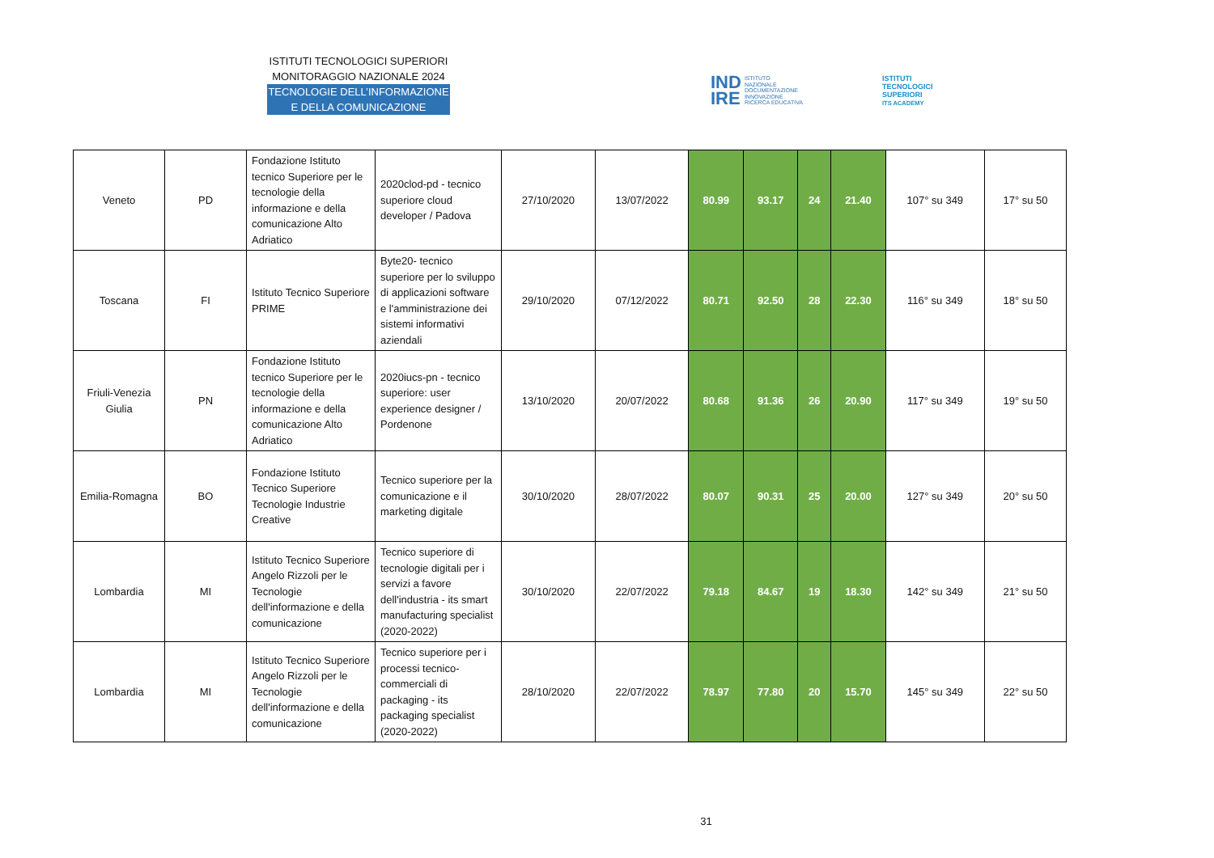ISTITUTI TECNOLOGICI SUPERIORI
MONITORAGGIO NAZIONALE 2024
TECNOLOGIE DELL’INFORMAZIONE
E DELLA COMUNICAZIONE
IND
IRE ISTITUTO
NAZIONALE
DOCUMENTAZIONE
INNOVAZIONE
RICERCA EDUCATIVA
ISTITUTI
TECNOLOGICI
SUPERIORI
ITS ACADEMY
| Veneto | PD | Fondazione Istituto tecnico Superiore per le tecnologie della informazione e della comunicazione Alto Adriatico | 2020clod-pd - tecnico superiore cloud developer / Padova | 27/10/2020 | 13/07/2022 | 80.99 | 93.17 | 24 | 21.40 | 107° su 349 | 17° su 50 |
| Toscana | FI | Istituto Tecnico Superiore PRIME | Byte20- tecnico superiore per lo sviluppo di applicazioni software e l'amministrazione dei sistemi informativi aziendali | 29/10/2020 | 07/12/2022 | 80.71 | 92.50 | 28 | 22.30 | 116° su 349 | 18° su 50 |
| Friuli-Venezia Giulia | PN | Fondazione Istituto tecnico Superiore per le tecnologie della informazione e della comunicazione Alto Adriatico | 2020iucs-pn - tecnico superiore: user experience designer / Pordenone | 13/10/2020 | 20/07/2022 | 80.68 | 91.36 | 26 | 20.90 | 117° su 349 | 19° su 50 |
| Emilia-Romagna | BO | Fondazione Istituto Tecnico Superiore Tecnologie Industrie Creative | Tecnico superiore per la comunicazione e il marketing digitale | 30/10/2020 | 28/07/2022 | 80.07 | 90.31 | 25 | 20.00 | 127° su 349 | 20° su 50 |
| Lombardia | MI | Istituto Tecnico Superiore Angelo Rizzoli per le Tecnologie dell'informazione e della comunicazione | Tecnico superiore di tecnologie digitali per i servizi a favore dell'industria - its smart manufacturing specialist (2020-2022) | 30/10/2020 | 22/07/2022 | 79.18 | 84.67 | 19 | 18.30 | 142° su 349 | 21° su 50 |
| Lombardia | MI | Istituto Tecnico Superiore Angelo Rizzoli per le Tecnologie dell'informazione e della comunicazione | Tecnico superiore per i processi tecnico-commerciali di packaging - its packaging specialist (2020-2022) | 28/10/2020 | 22/07/2022 | 78.97 | 77.80 | 20 | 15.70 | 145° su 349 | 22° su 50 |
31